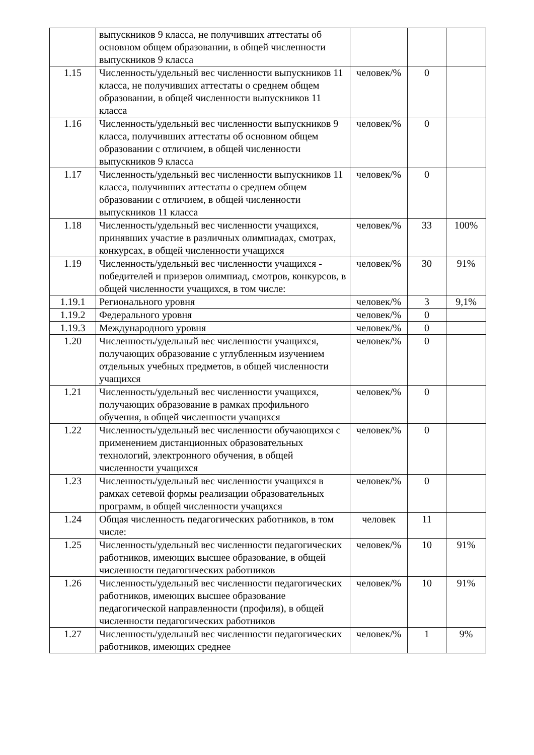| | выпускников 9 класса, не получивших аттестаты об основном общем образовании, в общей численности выпускников 9 класса | | | |
| 1.15 | Численность/удельный вес численности выпускников 11 класса, не получивших аттестаты о среднем общем образовании, в общей численности выпускников 11 класса | человек/% | 0 | |
| 1.16 | Численность/удельный вес численности выпускников 9 класса, получивших аттестаты об основном общем образовании с отличием, в общей численности выпускников 9 класса | человек/% | 0 | |
| 1.17 | Численность/удельный вес численности выпускников 11 класса, получивших аттестаты о среднем общем образовании с отличием, в общей численности выпускников 11 класса | человек/% | 0 | |
| 1.18 | Численность/удельный вес численности учащихся, принявших участие в различных олимпиадах, смотрах, конкурсах, в общей численности учащихся | человек/% | 33 | 100% |
| 1.19 | Численность/удельный вес численности учащихся - победителей и призеров олимпиад, смотров, конкурсов, в общей численности учащихся, в том числе: | человек/% | 30 | 91% |
| 1.19.1 | Регионального уровня | человек/% | 3 | 9,1% |
| 1.19.2 | Федерального уровня | человек/% | 0 | |
| 1.19.3 | Международного уровня | человек/% | 0 | |
| 1.20 | Численность/удельный вес численности учащихся, получающих образование с углубленным изучением отдельных учебных предметов, в общей численности учащихся | человек/% | 0 | |
| 1.21 | Численность/удельный вес численности учащихся, получающих образование в рамках профильного обучения, в общей численности учащихся | человек/% | 0 | |
| 1.22 | Численность/удельный вес численности обучающихся с применением дистанционных образовательных технологий, электронного обучения, в общей численности учащихся | человек/% | 0 | |
| 1.23 | Численность/удельный вес численности учащихся в рамках сетевой формы реализации образовательных программ, в общей численности учащихся | человек/% | 0 | |
| 1.24 | Общая численность педагогических работников, в том числе: | человек | 11 | |
| 1.25 | Численность/удельный вес численности педагогических работников, имеющих высшее образование, в общей численности педагогических работников | человек/% | 10 | 91% |
| 1.26 | Численность/удельный вес численности педагогических работников, имеющих высшее образование педагогической направленности (профиля), в общей численности педагогических работников | человек/% | 10 | 91% |
| 1.27 | Численность/удельный вес численности педагогических работников, имеющих среднее | человек/% | 1 | 9% |